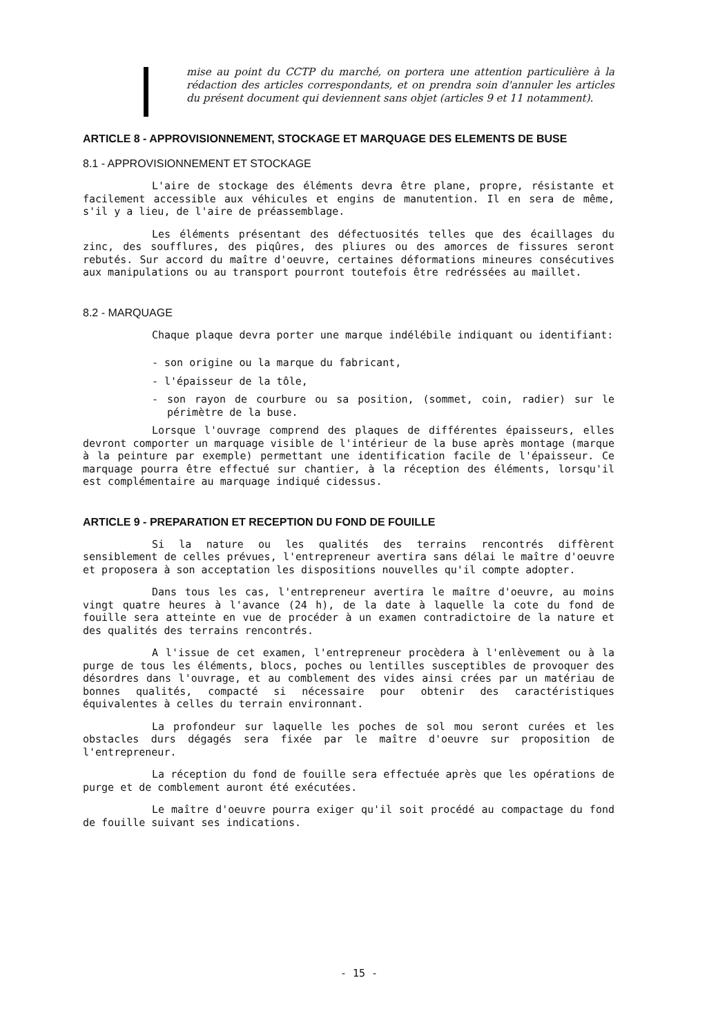mise au point du CCTP du marché, on portera une attention particulière à la rédaction des articles correspondants, et on prendra soin d'annuler les articles du présent document qui deviennent sans objet (articles 9 et 11 notamment).
ARTICLE 8 - APPROVISIONNEMENT, STOCKAGE ET MARQUAGE DES ELEMENTS DE BUSE
8.1 - APPROVISIONNEMENT ET STOCKAGE
L'aire de stockage des éléments devra être plane, propre, résistante et facilement accessible aux véhicules et engins de manutention. Il en sera de même, s'il y a lieu, de l'aire de préassemblage.
Les éléments présentant des défectuosités telles que des écaillages du zinc, des soufflures, des piqûres, des pliures ou des amorces de fissures seront rebutés. Sur accord du maître d'oeuvre, certaines déformations mineures consécutives aux manipulations ou au transport pourront toutefois être redréssées au maillet.
8.2 - MARQUAGE
Chaque plaque devra porter une marque indélébile indiquant ou identifiant:
- son origine ou la marque du fabricant,
- l'épaisseur de la tôle,
- son rayon de courbure ou sa position, (sommet, coin, radier) sur le périmètre de la buse.
Lorsque l'ouvrage comprend des plaques de différentes épaisseurs, elles devront comporter un marquage visible de l'intérieur de la buse après montage (marque à la peinture par exemple) permettant une identification facile de l'épaisseur. Ce marquage pourra être effectué sur chantier, à la réception des éléments, lorsqu'il est complémentaire au marquage indiqué cidessus.
ARTICLE 9 - PREPARATION ET RECEPTION DU FOND DE FOUILLE
Si la nature ou les qualités des terrains rencontrés diffèrent sensiblement de celles prévues, l'entrepreneur avertira sans délai le maître d'oeuvre et proposera à son acceptation les dispositions nouvelles qu'il compte adopter.
Dans tous les cas, l'entrepreneur avertira le maître d'oeuvre, au moins vingt quatre heures à l'avance (24 h), de la date à laquelle la cote du fond de fouille sera atteinte en vue de procéder à un examen contradictoire de la nature et des qualités des terrains rencontrés.
A l'issue de cet examen, l'entrepreneur procèdera à l'enlèvement ou à la purge de tous les éléments, blocs, poches ou lentilles susceptibles de provoquer des désordres dans l'ouvrage, et au comblement des vides ainsi crées par un matériau de bonnes qualités, compacté si nécessaire pour obtenir des caractéristiques équivalentes à celles du terrain environnant.
La profondeur sur laquelle les poches de sol mou seront curées et les obstacles durs dégagés sera fixée par le maître d'oeuvre sur proposition de l'entrepreneur.
La réception du fond de fouille sera effectuée après que les opérations de purge et de comblement auront été exécutées.
Le maître d'oeuvre pourra exiger qu'il soit procédé au compactage du fond de fouille suivant ses indications.
- 15 -